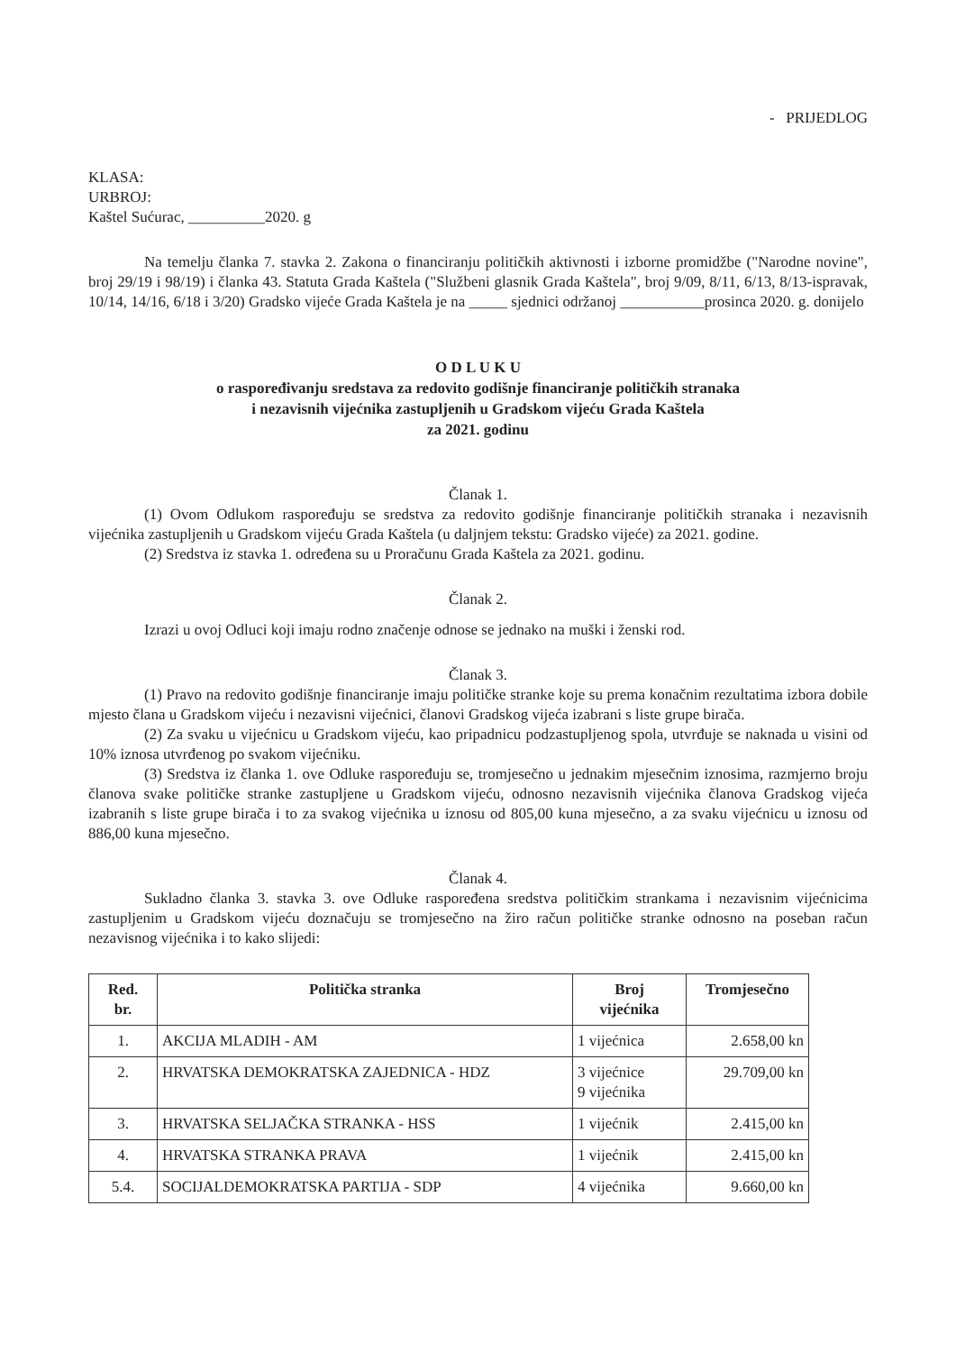- PRIJEDLOG
KLASA:
URBROJ:
Kaštel Sućurac, __________2020. g
Na temelju članka 7. stavka 2. Zakona o financiranju političkih aktivnosti i izborne promidžbe ("Narodne novine", broj 29/19 i 98/19) i članka 43. Statuta Grada Kaštela ("Službeni glasnik Grada Kaštela", broj 9/09, 8/11, 6/13, 8/13-ispravak, 10/14, 14/16, 6/18 i 3/20) Gradsko vijeće Grada Kaštela je na _____ sjednici održanoj ___________prosinca 2020. g. donijelo
O D L U K U
o raspoređivanju sredstava za redovito godišnje financiranje političkih stranaka
i nezavisnih vijećnika zastupljenih u Gradskom vijeću Grada Kaštela
za 2021. godinu
Članak 1.
(1) Ovom Odlukom raspoređuju se sredstva za redovito godišnje financiranje političkih stranaka i nezavisnih vijećnika zastupljenih u Gradskom vijeću Grada Kaštela (u daljnjem tekstu: Gradsko vijeće) za 2021. godine.
(2) Sredstva iz stavka 1. određena su u Proračunu Grada Kaštela za 2021. godinu.
Članak 2.
Izrazi u ovoj Odluci koji imaju rodno značenje odnose se jednako na muški i ženski rod.
Članak 3.
(1) Pravo na redovito godišnje financiranje imaju političke stranke koje su prema konačnim rezultatima izbora dobile mjesto člana u Gradskom vijeću i nezavisni vijećnici, članovi Gradskog vijeća izabrani s liste grupe birača.
(2) Za svaku u vijećnicu u Gradskom vijeću, kao pripadnicu podzastupljenog spola, utvrđuje se naknada u visini od 10% iznosa utvrđenog po svakom vijećniku.
(3) Sredstva iz članka 1. ove Odluke raspoređuju se, tromjesečno u jednakim mjesečnim iznosima, razmjerno broju članova svake političke stranke zastupljene u Gradskom vijeću, odnosno nezavisnih vijećnika članova Gradskog vijeća izabranih s liste grupe birača i to za svakog vijećnika u iznosu od 805,00 kuna mjesečno, a za svaku vijećnicu u iznosu od 886,00 kuna mjesečno.
Članak 4.
Sukladno članka 3. stavka 3. ove Odluke raspoređena sredstva političkim strankama i nezavisnim vijećnicima zastupljenim u Gradskom vijeću doznačuju se tromjesečno na žiro račun političke stranke odnosno na poseban račun nezavisnog vijećnika i to kako slijedi:
| Red. br. | Politička stranka | Broj vijećnika | Tromjesečno |
| --- | --- | --- | --- |
| 1. | AKCIJA MLADIH - AM | 1 vijećnica | 2.658,00 kn |
| 2. | HRVATSKA DEMOKRATSKA ZAJEDNICA - HDZ | 3 vijećnice 9 vijećnika | 29.709,00 kn |
| 3. | HRVATSKA SELJAČKA STRANKA - HSS | 1 vijećnik | 2.415,00 kn |
| 4. | HRVATSKA STRANKA PRAVA | 1 vijećnik | 2.415,00 kn |
| 5.4. | SOCIJALDEMOKRATSKA PARTIJA - SDP | 4 vijećnika | 9.660,00 kn |